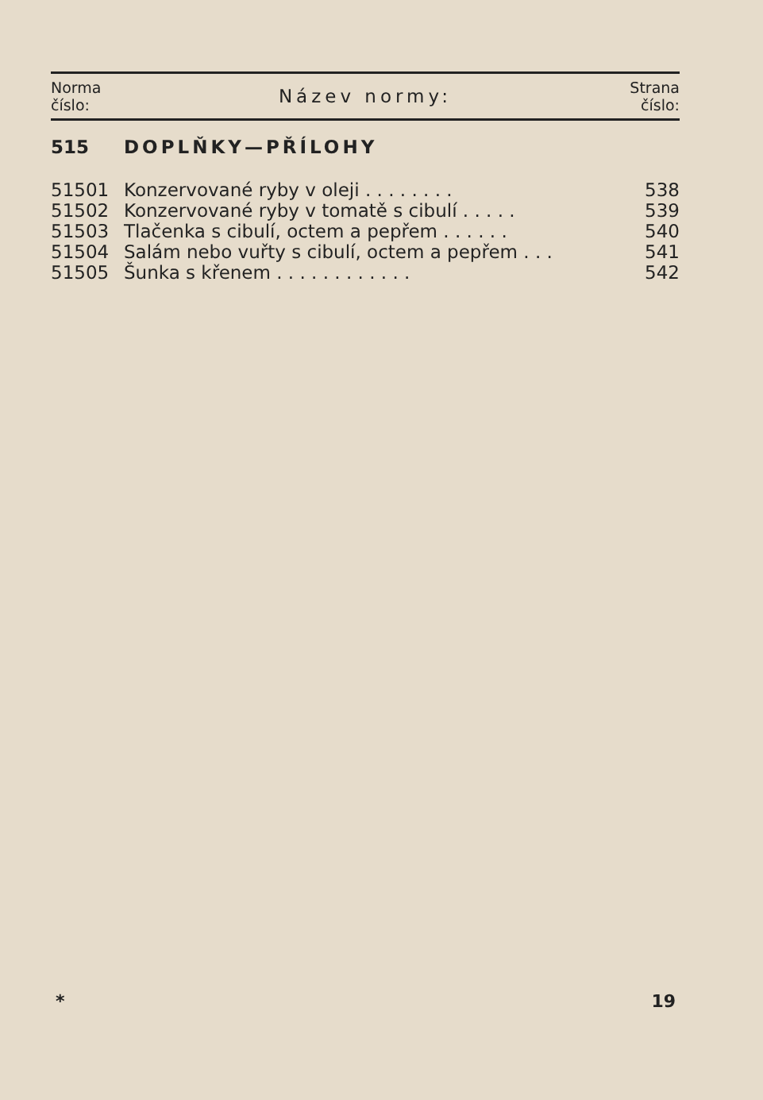| Norma číslo: | Název normy: | Strana číslo: |
| 515 | DOPLŇKY—PŘÍLOHY | |
| 51501 | Konzervované ryby v oleji . . . . . . . . | 538 |
| 51502 | Konzervované ryby v tomatě s cibulí . . . . . | 539 |
| 51503 | Tlačenka s cibulí, octem a pepřem . . . . . . | 540 |
| 51504 | Salám nebo vuřty s cibulí, octem a pepřem . . . | 541 |
| 51505 | Šunka s křenem . . . . . . . . . . . . | 542 |
* 19